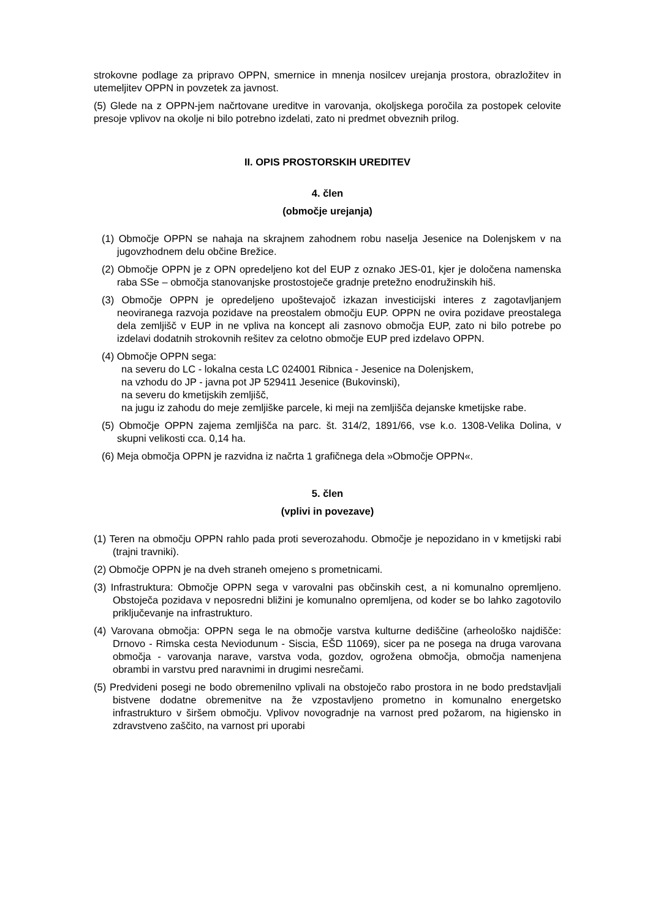strokovne podlage za pripravo OPPN, smernice in mnenja nosilcev urejanja prostora, obrazložitev in utemeljitev OPPN in povzetek za javnost.
(5) Glede na z OPPN-jem načrtovane ureditve in varovanja, okoljskega poročila za postopek celovite presoje vplivov na okolje ni bilo potrebno izdelati, zato ni predmet obveznih prilog.
II. OPIS PROSTORSKIH UREDITEV
4. člen
(območje urejanja)
(1) Območje OPPN se nahaja na skrajnem zahodnem robu naselja Jesenice na Dolenjskem v na jugovzhodnem delu občine Brežice.
(2) Območje OPPN je z OPN opredeljeno kot del EUP z oznako JES-01, kjer je določena namenska raba SSe – območja stanovanjske prostostoječe gradnje pretežno enodružinskih hiš.
(3) Območje OPPN je opredeljeno upoštevajoč izkazan investicijski interes z zagotavljanjem neoviranega razvoja pozidave na preostalem območju EUP. OPPN ne ovira pozidave preostalega dela zemljišč v EUP in ne vpliva na koncept ali zasnovo območja EUP, zato ni bilo potrebe po izdelavi dodatnih strokovnih rešitev za celotno območje EUP pred izdelavo OPPN.
(4) Območje OPPN sega:
na severu do LC - lokalna cesta LC 024001 Ribnica - Jesenice na Dolenjskem,
na vzhodu do JP - javna pot JP 529411 Jesenice (Bukovinski),
na severu do kmetijskih zemljišč,
na jugu iz zahodu do meje zemljiške parcele, ki meji na zemljišča dejanske kmetijske rabe.
(5) Območje OPPN zajema zemljišča na parc. št. 314/2, 1891/66, vse k.o. 1308-Velika Dolina, v skupni velikosti cca. 0,14 ha.
(6) Meja območja OPPN je razvidna iz načrta 1 grafičnega dela »Območje OPPN«.
5. člen
(vplivi in povezave)
(1) Teren na območju OPPN rahlo pada proti severozahodu. Območje je nepozidano in v kmetijski rabi (trajni travniki).
(2) Območje OPPN je na dveh straneh omejeno s prometnicami.
(3) Infrastruktura: Območje OPPN sega v varovalni pas občinskih cest, a ni komunalno opremljeno. Obstoječa pozidava v neposredni bližini je komunalno opremljena, od koder se bo lahko zagotovilo priključevanje na infrastrukturo.
(4) Varovana območja: OPPN sega le na območje varstva kulturne dediščine (arheološko najdišče: Drnovo - Rimska cesta Neviodunum - Siscia, EŠD 11069), sicer pa ne posega na druga varovana območja - varovanja narave, varstva voda, gozdov, ogrožena območja, območja namenjena obrambi in varstvu pred naravnimi in drugimi nesrečami.
(5) Predvideni posegi ne bodo obremenilno vplivali na obstoječo rabo prostora in ne bodo predstavljali bistvene dodatne obremenitve na že vzpostavljeno prometno in komunalno energetsko infrastrukturo v širšem območju. Vplivov novogradnje na varnost pred požarom, na higiensko in zdravstveno zaščito, na varnost pri uporabi